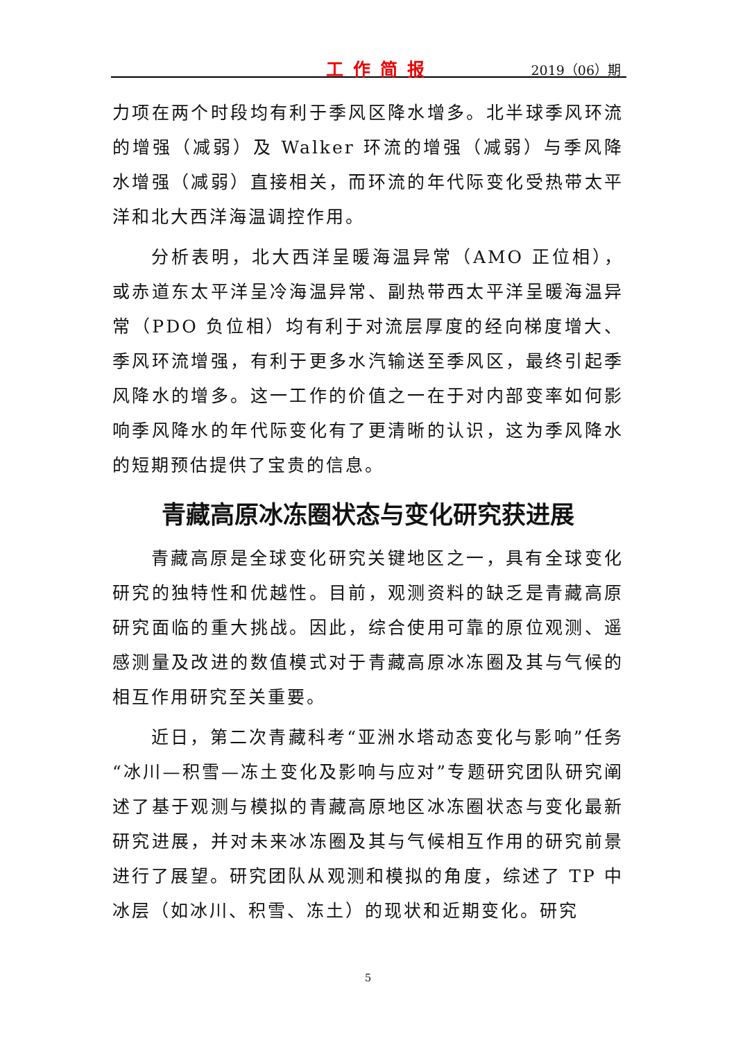工作简报 2019（06）期
力项在两个时段均有利于季风区降水增多。北半球季风环流的增强（减弱）及 Walker 环流的增强（减弱）与季风降水增强（减弱）直接相关，而环流的年代际变化受热带太平洋和北大西洋海温调控作用。
分析表明，北大西洋呈暖海温异常（AMO 正位相），或赤道东太平洋呈冷海温异常、副热带西太平洋呈暖海温异常（PDO 负位相）均有利于对流层厚度的经向梯度增大、季风环流增强，有利于更多水汽输送至季风区，最终引起季风降水的增多。这一工作的价值之一在于对内部变率如何影响季风降水的年代际变化有了更清晰的认识，这为季风降水的短期预估提供了宝贵的信息。
青藏高原冰冻圈状态与变化研究获进展
青藏高原是全球变化研究关键地区之一，具有全球变化研究的独特性和优越性。目前，观测资料的缺乏是青藏高原研究面临的重大挑战。因此，综合使用可靠的原位观测、遥感测量及改进的数值模式对于青藏高原冰冻圈及其与气候的相互作用研究至关重要。
近日，第二次青藏科考“亚洲水塔动态变化与影响”任务“冰川—积雪—冻土变化及影响与应对”专题研究团队研究阐述了基于观测与模拟的青藏高原地区冰冻圈状态与变化最新研究进展，并对未来冰冻圈及其与气候相互作用的研究前景进行了展望。研究团队从观测和模拟的角度，综述了 TP 中冰层（如冰川、积雪、冻土）的现状和近期变化。研究
5